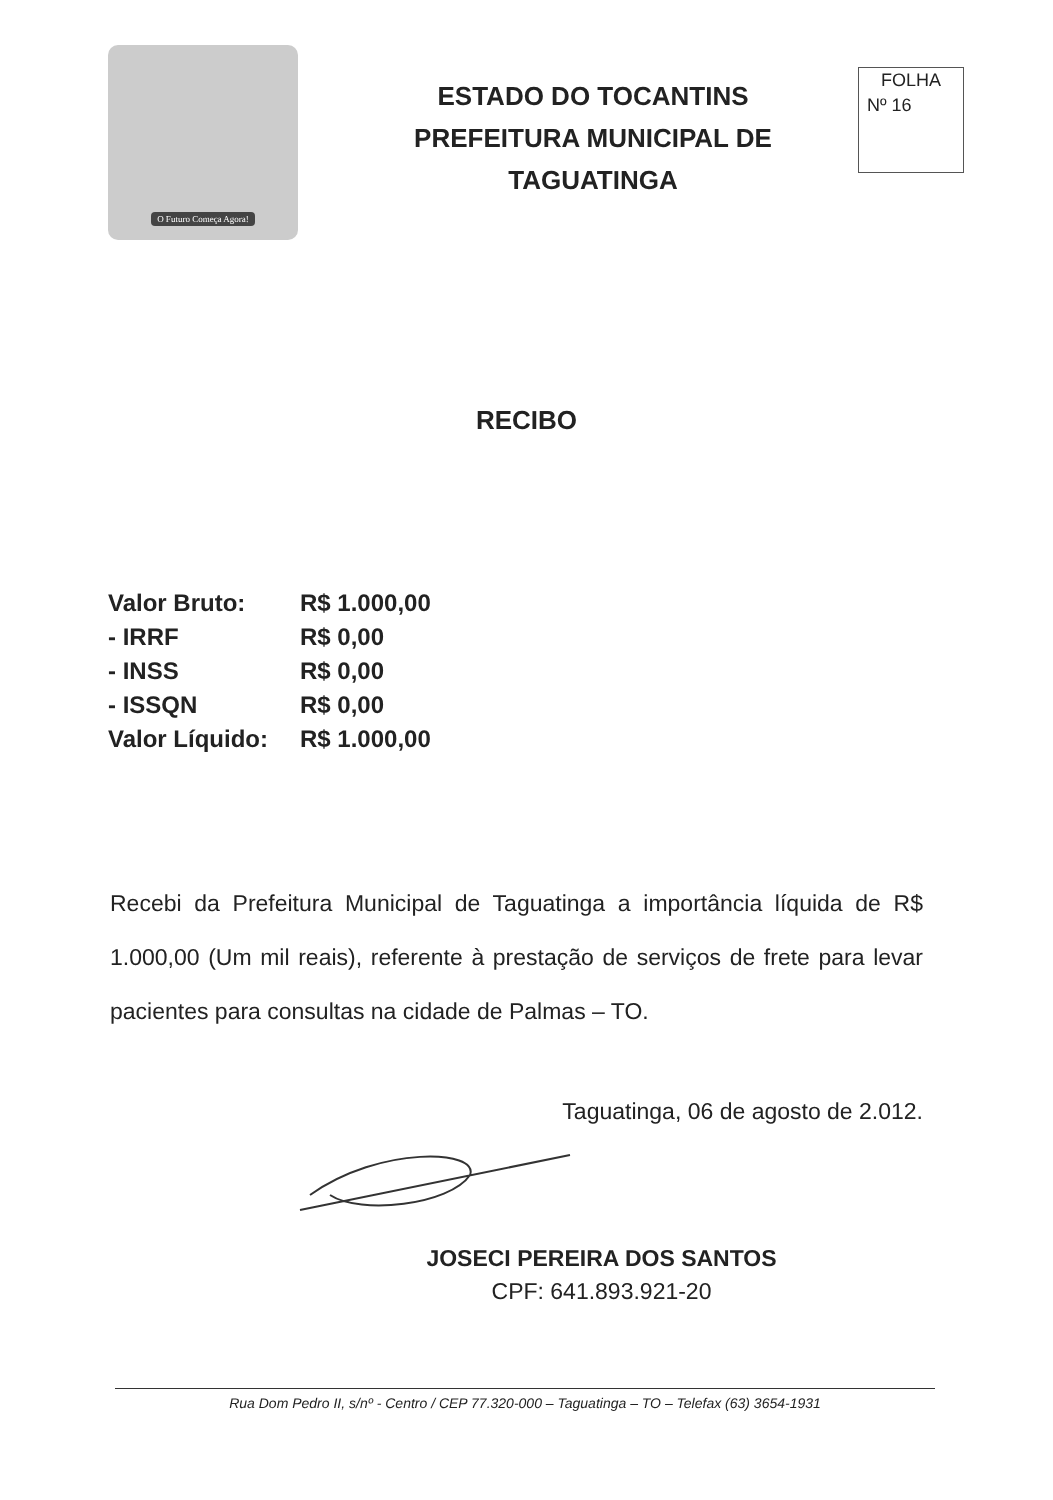O Futuro Começa Agora!
ESTADO DO TOCANTINS
PREFEITURA MUNICIPAL DE
TAGUATINGA
FOLHA
Nº 16
RECIBO
| Valor Bruto: | R$ 1.000,00 |
| - IRRF | R$ 0,00 |
| - INSS | R$ 0,00 |
| - ISSQN | R$ 0,00 |
| Valor Líquido: | R$ 1.000,00 |
Recebi da Prefeitura Municipal de Taguatinga a importância líquida de R$ 1.000,00 (Um mil reais), referente à prestação de serviços de frete para levar pacientes para consultas na cidade de Palmas – TO.
Taguatinga, 06 de agosto de 2.012.
JOSECI PEREIRA DOS SANTOS
CPF: 641.893.921-20
Rua Dom Pedro II, s/nº - Centro / CEP 77.320-000 – Taguatinga – TO – Telefax (63) 3654-1931